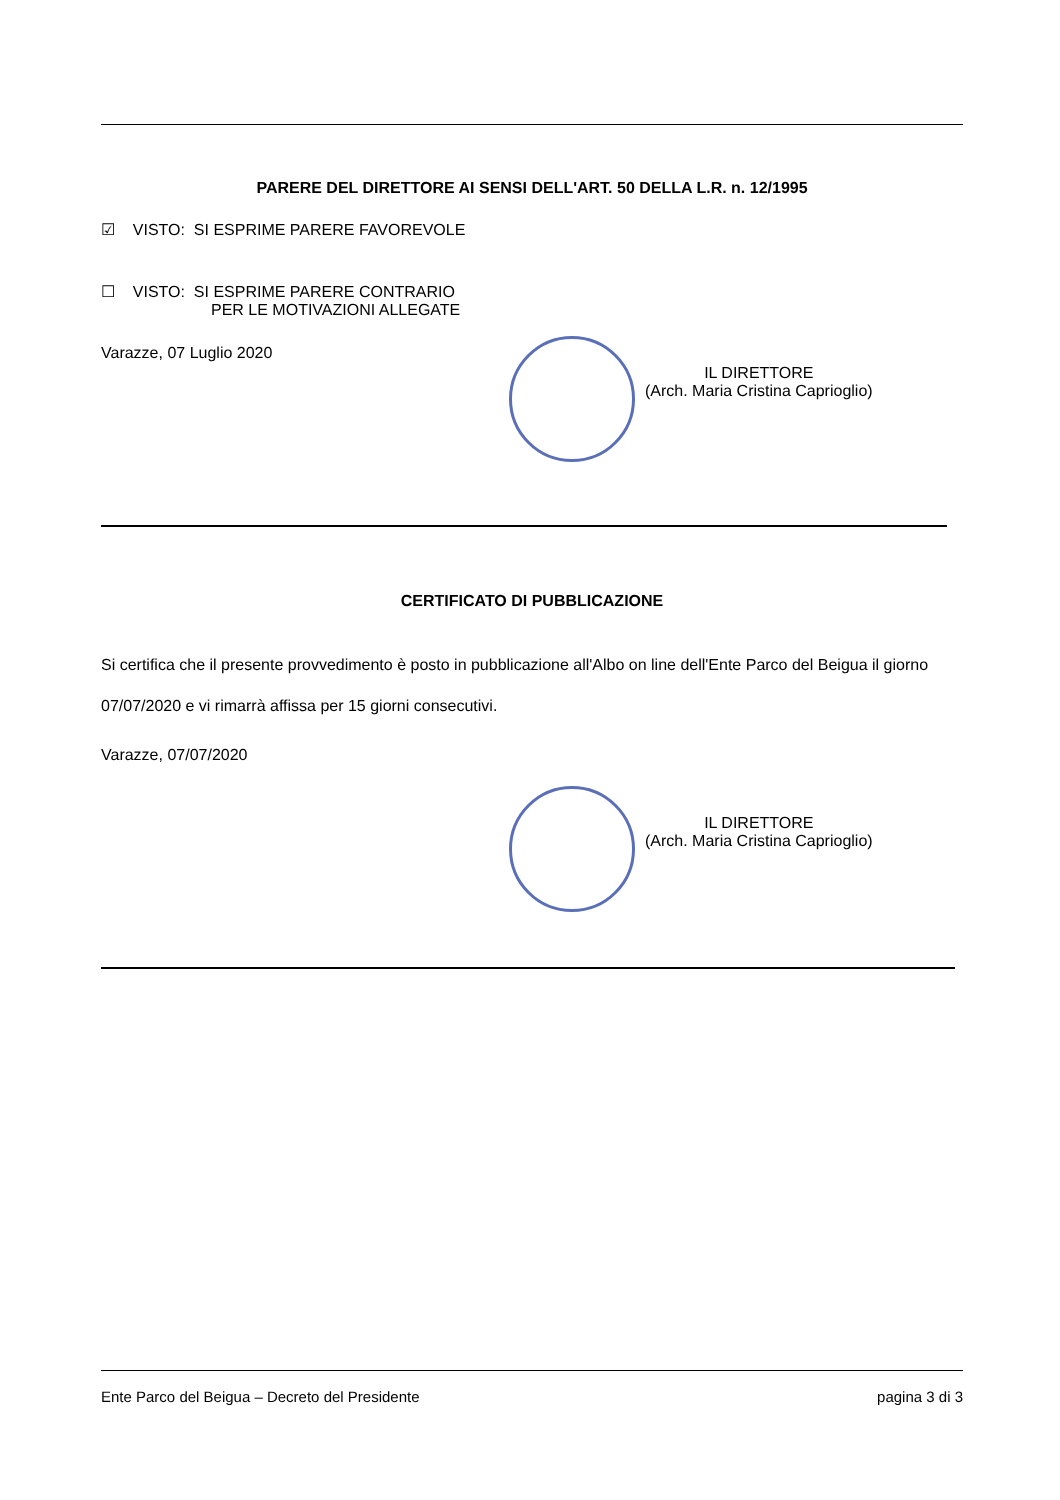PARERE DEL DIRETTORE AI SENSI DELL'ART. 50 DELLA L.R. n. 12/1995
☑ VISTO: SI ESPRIME PARERE FAVOREVOLE
☐ VISTO: SI ESPRIME PARERE CONTRARIO
PER LE MOTIVAZIONI ALLEGATE
Varazze, 07 Luglio 2020
IL DIRETTORE
(Arch. Maria Cristina Caprioglio)
CERTIFICATO DI PUBBLICAZIONE
Si certifica che il presente provvedimento è posto in pubblicazione all'Albo on line dell'Ente Parco del Beigua il giorno 07/07/2020 e vi rimarrà affissa per 15 giorni consecutivi.
Varazze, 07/07/2020
IL DIRETTORE
(Arch. Maria Cristina Caprioglio)
Ente Parco del Beigua – Decreto del Presidente pagina 3 di 3